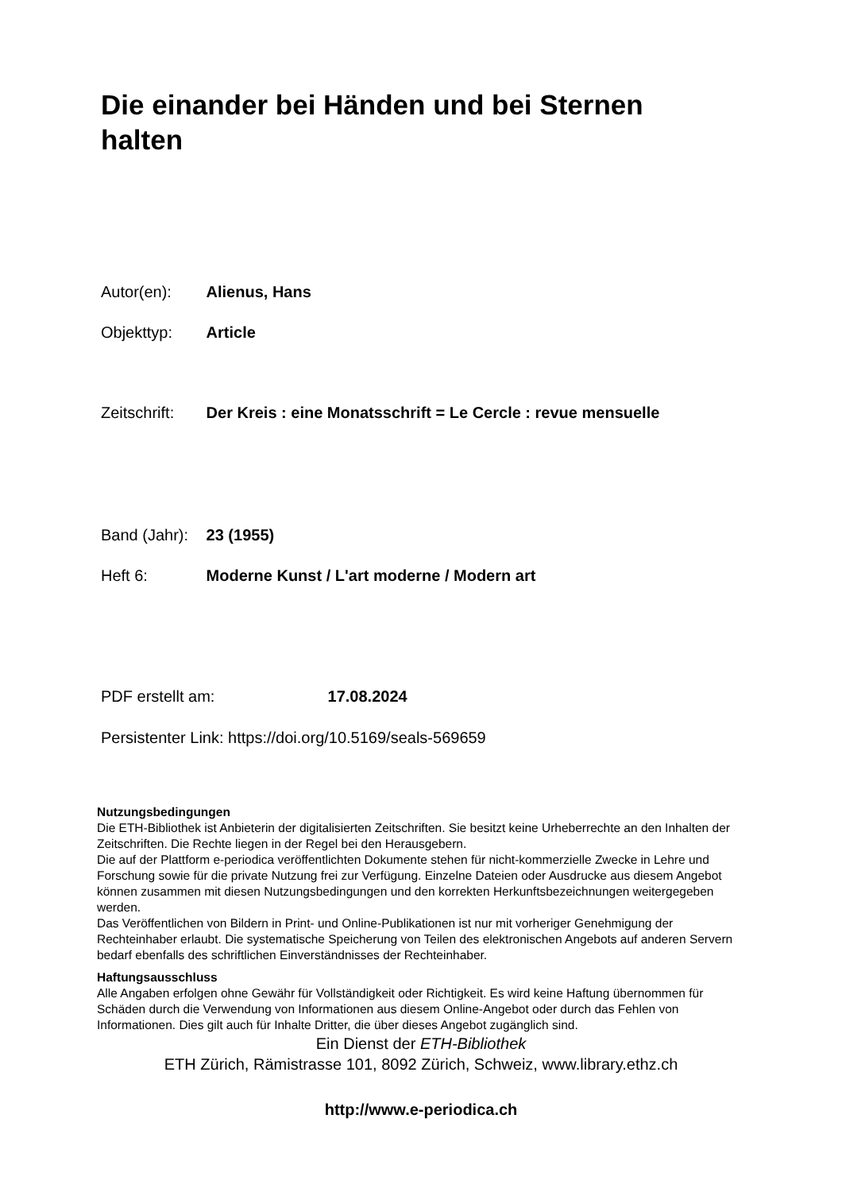Die einander bei Händen und bei Sternen halten
Autor(en): Alienus, Hans
Objekttyp: Article
Zeitschrift: Der Kreis : eine Monatsschrift = Le Cercle : revue mensuelle
Band (Jahr): 23 (1955)
Heft 6: Moderne Kunst / L'art moderne / Modern art
PDF erstellt am: 17.08.2024
Persistenter Link: https://doi.org/10.5169/seals-569659
Nutzungsbedingungen
Die ETH-Bibliothek ist Anbieterin der digitalisierten Zeitschriften. Sie besitzt keine Urheberrechte an den Inhalten der Zeitschriften. Die Rechte liegen in der Regel bei den Herausgebern.
Die auf der Plattform e-periodica veröffentlichten Dokumente stehen für nicht-kommerzielle Zwecke in Lehre und Forschung sowie für die private Nutzung frei zur Verfügung. Einzelne Dateien oder Ausdrucke aus diesem Angebot können zusammen mit diesen Nutzungsbedingungen und den korrekten Herkunftsbezeichnungen weitergegeben werden.
Das Veröffentlichen von Bildern in Print- und Online-Publikationen ist nur mit vorheriger Genehmigung der Rechteinhaber erlaubt. Die systematische Speicherung von Teilen des elektronischen Angebots auf anderen Servern bedarf ebenfalls des schriftlichen Einverständnisses der Rechteinhaber.
Haftungsausschluss
Alle Angaben erfolgen ohne Gewähr für Vollständigkeit oder Richtigkeit. Es wird keine Haftung übernommen für Schäden durch die Verwendung von Informationen aus diesem Online-Angebot oder durch das Fehlen von Informationen. Dies gilt auch für Inhalte Dritter, die über dieses Angebot zugänglich sind.
Ein Dienst der ETH-Bibliothek
ETH Zürich, Rämistrasse 101, 8092 Zürich, Schweiz, www.library.ethz.ch
http://www.e-periodica.ch